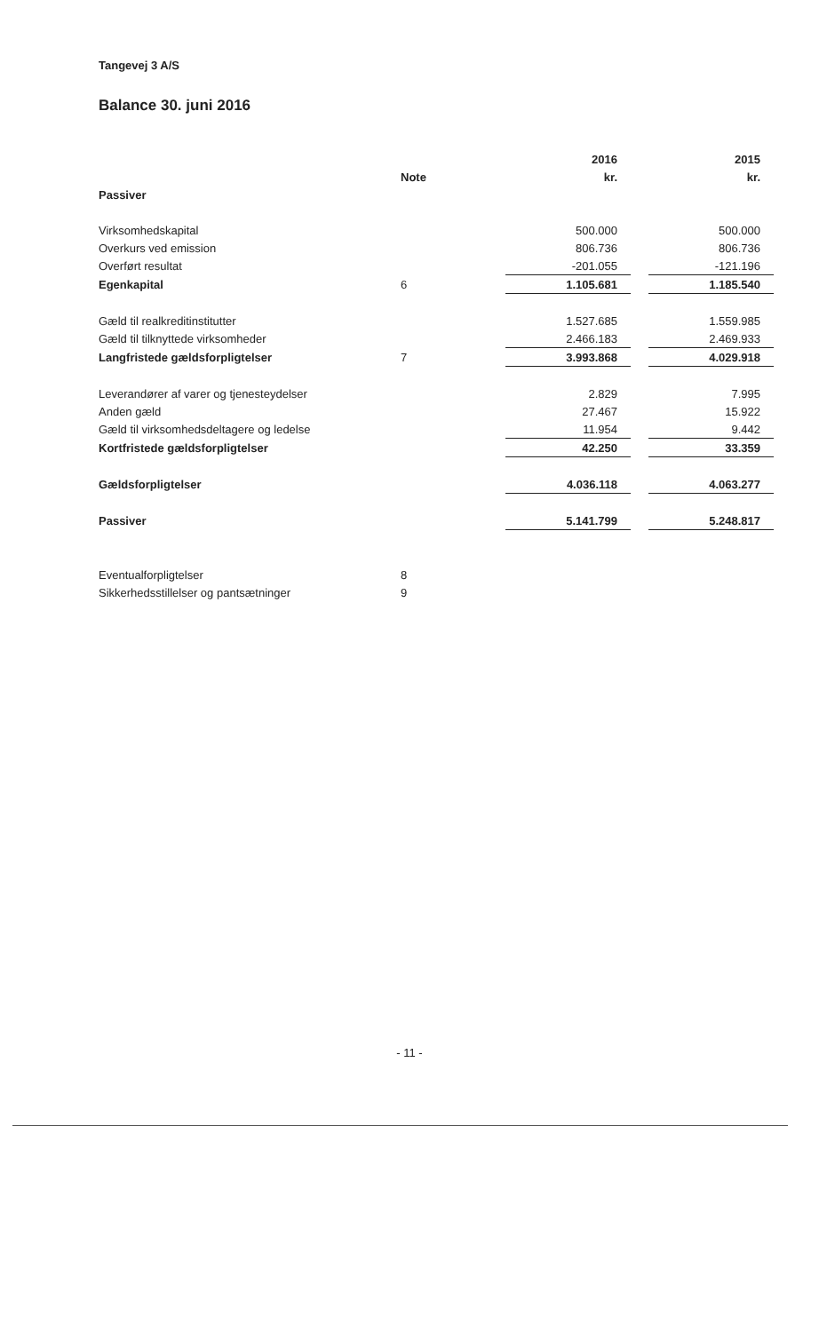Tangevej 3 A/S
Balance 30. juni 2016
| | | 2016 | | 2015 |
| --- | --- | --- | --- | --- |
| | Note | kr. | | kr. |
| Passiver | | | | |
| Virksomhedskapital | | 500.000 | | 500.000 |
| Overkurs ved emission | | 806.736 | | 806.736 |
| Overført resultat | | -201.055 | | -121.196 |
| Egenkapital | 6 | 1.105.681 | | 1.185.540 |
| Gæld til realkreditinstitutter | | 1.527.685 | | 1.559.985 |
| Gæld til tilknyttede virksomheder | | 2.466.183 | | 2.469.933 |
| Langfristede gældsforpligtelser | 7 | 3.993.868 | | 4.029.918 |
| Leverandører af varer og tjenesteydelser | | 2.829 | | 7.995 |
| Anden gæld | | 27.467 | | 15.922 |
| Gæld til virksomhedsdeltagere og ledelse | | 11.954 | | 9.442 |
| Kortfristede gældsforpligtelser | | 42.250 | | 33.359 |
| Gældsforpligtelser | | 4.036.118 | | 4.063.277 |
| Passiver | | 5.141.799 | | 5.248.817 |
| Eventualforpligtelser | 8 | | | |
| Sikkerhedsstillelser og pantsætninger | 9 | | | |
- 11 -